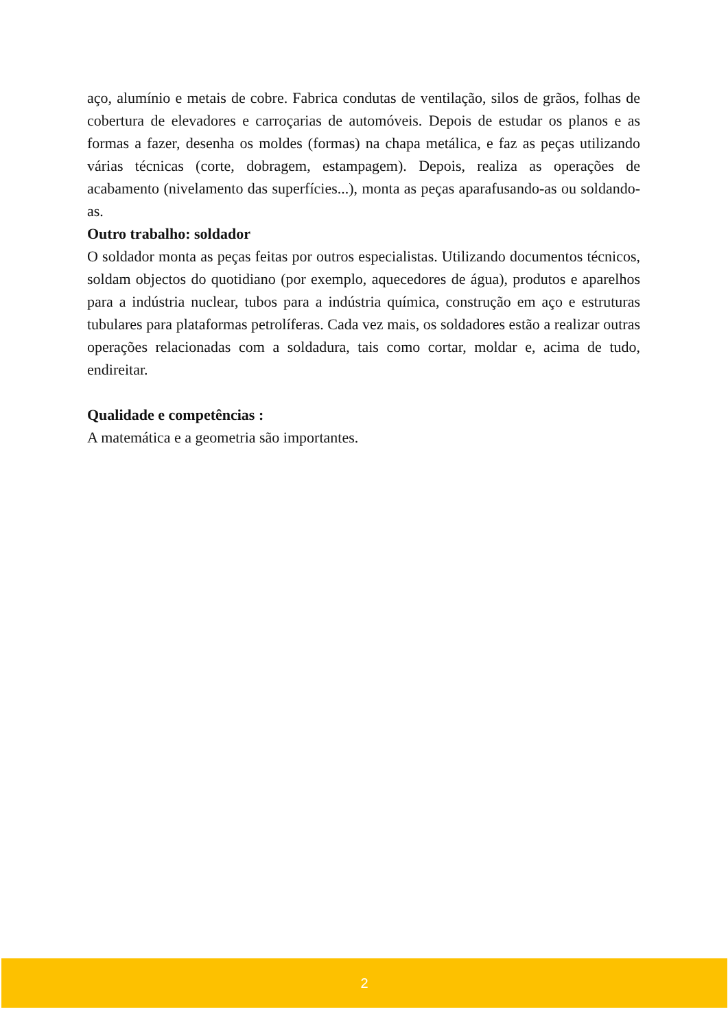aço, alumínio e metais de cobre. Fabrica condutas de ventilação, silos de grãos, folhas de cobertura de elevadores e carroçarias de automóveis. Depois de estudar os planos e as formas a fazer, desenha os moldes (formas) na chapa metálica, e faz as peças utilizando várias técnicas (corte, dobragem, estampagem). Depois, realiza as operações de acabamento (nivelamento das superfícies...), monta as peças aparafusando-as ou soldando-as.
Outro trabalho: soldador
O soldador monta as peças feitas por outros especialistas. Utilizando documentos técnicos, soldam objectos do quotidiano (por exemplo, aquecedores de água), produtos e aparelhos para a indústria nuclear, tubos para a indústria química, construção em aço e estruturas tubulares para plataformas petrolíferas. Cada vez mais, os soldadores estão a realizar outras operações relacionadas com a soldadura, tais como cortar, moldar e, acima de tudo, endireitar.
Qualidade e competências :
A matemática e a geometria são importantes.
2